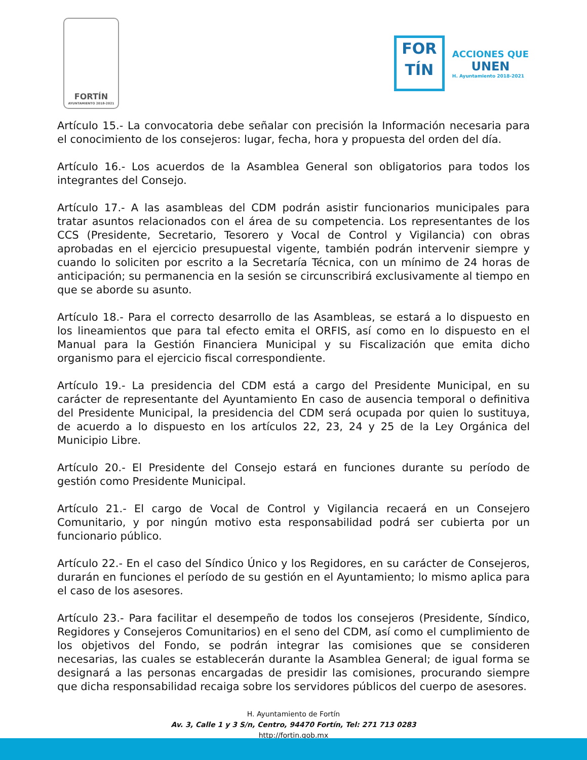FORTÍN
AYUNTAMIENTO 2018-2021
FOR
TÍN
ACCIONES QUE
UNEN
H. Ayuntamiento 2018-2021
Artículo 15.- La convocatoria debe señalar con precisión la Información necesaria para el conocimiento de los consejeros: lugar, fecha, hora y propuesta del orden del día.
Artículo 16.- Los acuerdos de la Asamblea General son obligatorios para todos los integrantes del Consejo.
Artículo 17.- A las asambleas del CDM podrán asistir funcionarios municipales para tratar asuntos relacionados con el área de su competencia. Los representantes de los CCS (Presidente, Secretario, Tesorero y Vocal de Control y Vigilancia) con obras aprobadas en el ejercicio presupuestal vigente, también podrán intervenir siempre y cuando lo soliciten por escrito a la Secretaría Técnica, con un mínimo de 24 horas de anticipación; su permanencia en la sesión se circunscribirá exclusivamente al tiempo en que se aborde su asunto.
Artículo 18.- Para el correcto desarrollo de las Asambleas, se estará a lo dispuesto en los lineamientos que para tal efecto emita el ORFIS, así como en lo dispuesto en el Manual para la Gestión Financiera Municipal y su Fiscalización que emita dicho organismo para el ejercicio fiscal correspondiente.
Artículo 19.- La presidencia del CDM está a cargo del Presidente Municipal, en su carácter de representante del Ayuntamiento En caso de ausencia temporal o definitiva del Presidente Municipal, la presidencia del CDM será ocupada por quien lo sustituya, de acuerdo a lo dispuesto en los artículos 22, 23, 24 y 25 de la Ley Orgánica del Municipio Libre.
Artículo 20.- El Presidente del Consejo estará en funciones durante su período de gestión como Presidente Municipal.
Artículo 21.- El cargo de Vocal de Control y Vigilancia recaerá en un Consejero Comunitario, y por ningún motivo esta responsabilidad podrá ser cubierta por un funcionario público.
Artículo 22.- En el caso del Síndico Único y los Regidores, en su carácter de Consejeros, durarán en funciones el período de su gestión en el Ayuntamiento; lo mismo aplica para el caso de los asesores.
Artículo 23.- Para facilitar el desempeño de todos los consejeros (Presidente, Síndico, Regidores y Consejeros Comunitarios) en el seno del CDM, así como el cumplimiento de los objetivos del Fondo, se podrán integrar las comisiones que se consideren necesarias, las cuales se establecerán durante la Asamblea General; de igual forma se designará a las personas encargadas de presidir las comisiones, procurando siempre que dicha responsabilidad recaiga sobre los servidores públicos del cuerpo de asesores.
H. Ayuntamiento de Fortín
Av. 3, Calle 1 y 3 S/n, Centro, 94470 Fortín, Tel: 271 713 0283
http://fortin.gob.mx